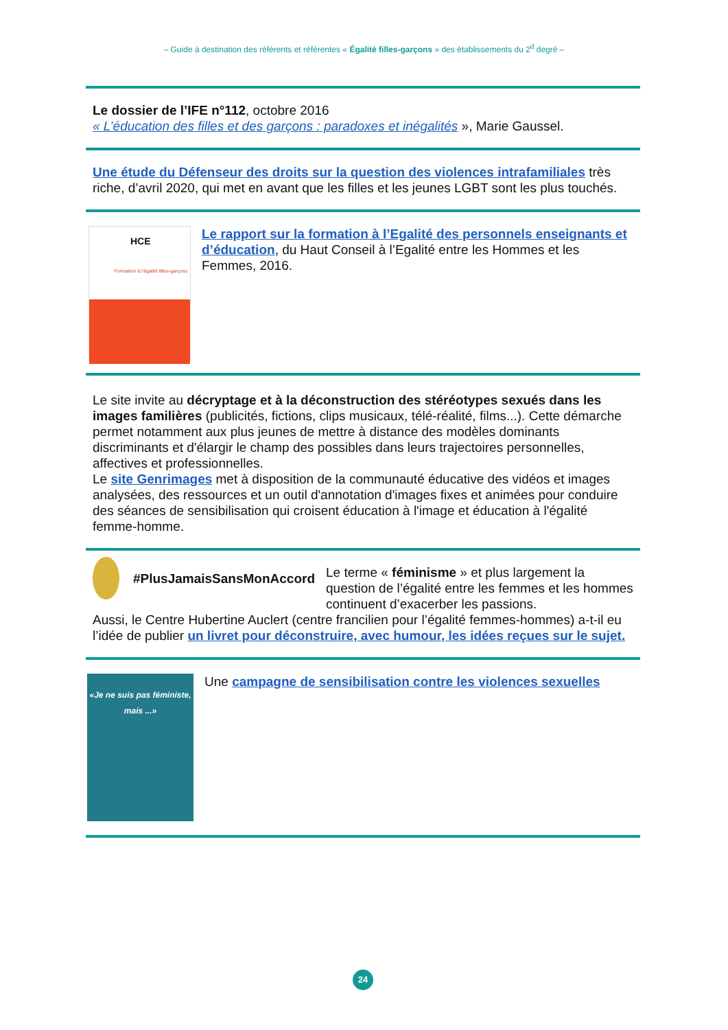– Guide à destination des référents et référentes « Égalité filles-garçons » des établissements du 2<sup>d</sup> degré –
Le dossier de l’IFE n°112, octobre 2016
« L’éducation des filles et des garçons : paradoxes et inégalités », Marie Gaussel.
Une étude du Défenseur des droits sur la question des violences intrafamiliales très riche, d’avril 2020, qui met en avant que les filles et les jeunes LGBT sont les plus touchés.
HCE
Formation à l’égalité filles-garçons
Le rapport sur la formation à l’Egalité des personnels enseignants et d’éducation, du Haut Conseil à l’Egalité entre les Hommes et les Femmes, 2016.
Le site invite au décryptage et à la déconstruction des stéréotypes sexués dans les images familières (publicités, fictions, clips musicaux, télé-réalité, films...). Cette démarche permet notamment aux plus jeunes de mettre à distance des modèles dominants discriminants et d'élargir le champ des possibles dans leurs trajectoires personnelles, affectives et professionnelles.
Le site Genrimages met à disposition de la communauté éducative des vidéos et images analysées, des ressources et un outil d'annotation d'images fixes et animées pour conduire des séances de sensibilisation qui croisent éducation à l'image et éducation à l'égalité femme-homme.
#PlusJamaisSansMonAccord
Le terme « féminisme » et plus largement la question de l’égalité entre les femmes et les hommes continuent d’exacerber les passions.
Aussi, le Centre Hubertine Auclert (centre francilien pour l’égalité femmes-hommes) a-t-il eu l’idée de publier un livret pour déconstruire, avec humour, les idées reçues sur le sujet.
«Je ne suis pas féministe, mais ...»
Une campagne de sensibilisation contre les violences sexuelles
24